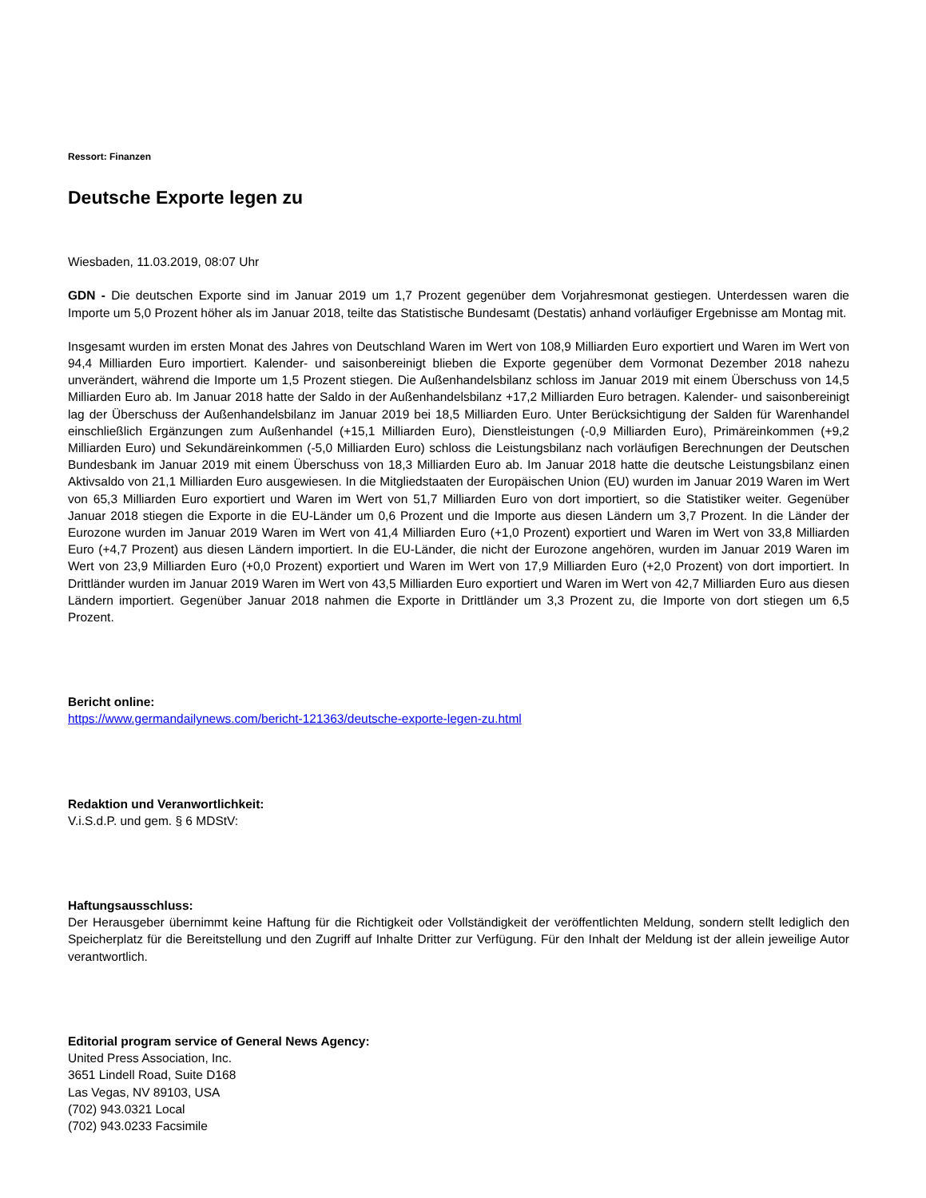Ressort: Finanzen
Deutsche Exporte legen zu
Wiesbaden, 11.03.2019, 08:07 Uhr
GDN - Die deutschen Exporte sind im Januar 2019 um 1,7 Prozent gegenüber dem Vorjahresmonat gestiegen. Unterdessen waren die Importe um 5,0 Prozent höher als im Januar 2018, teilte das Statistische Bundesamt (Destatis) anhand vorläufiger Ergebnisse am Montag mit.
Insgesamt wurden im ersten Monat des Jahres von Deutschland Waren im Wert von 108,9 Milliarden Euro exportiert und Waren im Wert von 94,4 Milliarden Euro importiert. Kalender- und saisonbereinigt blieben die Exporte gegenüber dem Vormonat Dezember 2018 nahezu unverändert, während die Importe um 1,5 Prozent stiegen. Die Außenhandelsbilanz schloss im Januar 2019 mit einem Überschuss von 14,5 Milliarden Euro ab. Im Januar 2018 hatte der Saldo in der Außenhandelsbilanz +17,2 Milliarden Euro betragen. Kalender- und saisonbereinigt lag der Überschuss der Außenhandelsbilanz im Januar 2019 bei 18,5 Milliarden Euro. Unter Berücksichtigung der Salden für Warenhandel einschließlich Ergänzungen zum Außenhandel (+15,1 Milliarden Euro), Dienstleistungen (-0,9 Milliarden Euro), Primäreinkommen (+9,2 Milliarden Euro) und Sekundäreinkommen (-5,0 Milliarden Euro) schloss die Leistungsbilanz nach vorläufigen Berechnungen der Deutschen Bundesbank im Januar 2019 mit einem Überschuss von 18,3 Milliarden Euro ab. Im Januar 2018 hatte die deutsche Leistungsbilanz einen Aktivsaldo von 21,1 Milliarden Euro ausgewiesen. In die Mitgliedstaaten der Europäischen Union (EU) wurden im Januar 2019 Waren im Wert von 65,3 Milliarden Euro exportiert und Waren im Wert von 51,7 Milliarden Euro von dort importiert, so die Statistiker weiter. Gegenüber Januar 2018 stiegen die Exporte in die EU-Länder um 0,6 Prozent und die Importe aus diesen Ländern um 3,7 Prozent. In die Länder der Eurozone wurden im Januar 2019 Waren im Wert von 41,4 Milliarden Euro (+1,0 Prozent) exportiert und Waren im Wert von 33,8 Milliarden Euro (+4,7 Prozent) aus diesen Ländern importiert. In die EU-Länder, die nicht der Eurozone angehören, wurden im Januar 2019 Waren im Wert von 23,9 Milliarden Euro (+0,0 Prozent) exportiert und Waren im Wert von 17,9 Milliarden Euro (+2,0 Prozent) von dort importiert. In Drittländer wurden im Januar 2019 Waren im Wert von 43,5 Milliarden Euro exportiert und Waren im Wert von 42,7 Milliarden Euro aus diesen Ländern importiert. Gegenüber Januar 2018 nahmen die Exporte in Drittländer um 3,3 Prozent zu, die Importe von dort stiegen um 6,5 Prozent.
Bericht online:
https://www.germandailynews.com/bericht-121363/deutsche-exporte-legen-zu.html
Redaktion und Veranwortlichkeit:
V.i.S.d.P. und gem. § 6 MDStV:
Haftungsausschluss:
Der Herausgeber übernimmt keine Haftung für die Richtigkeit oder Vollständigkeit der veröffentlichten Meldung, sondern stellt lediglich den Speicherplatz für die Bereitstellung und den Zugriff auf Inhalte Dritter zur Verfügung. Für den Inhalt der Meldung ist der allein jeweilige Autor verantwortlich.
Editorial program service of General News Agency:
United Press Association, Inc.
3651 Lindell Road, Suite D168
Las Vegas, NV 89103, USA
(702) 943.0321 Local
(702) 943.0233 Facsimile